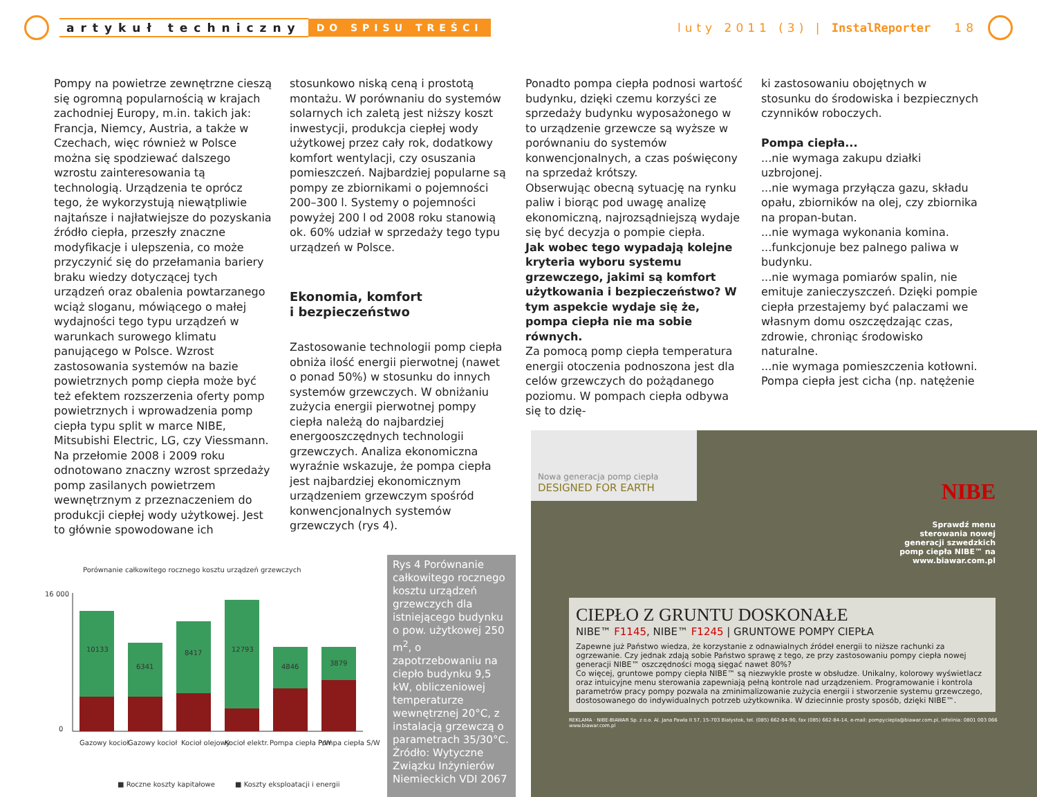artykuł techniczny DO SPISU TREŚCI luty 2011 (3) | InstalReporter 18
Pompy na powietrze zewnętrzne cieszą się ogromną popularnością w krajach zachodniej Europy, m.in. takich jak: Francja, Niemcy, Austria, a także w Czechach, więc również w Polsce można się spodziewać dalszego wzrostu zainteresowania tą technologią. Urządzenia te oprócz tego, że wykorzystują niewątpliwie najtańsze i najłatwiejsze do pozyskania źródło ciepła, przeszły znaczne modyfikacje i ulepszenia, co może przyczynić się do przełamania bariery braku wiedzy dotyczącej tych urządzeń oraz obalenia powtarzanego wciąż sloganu, mówiącego o małej wydajności tego typu urządzeń w warunkach surowego klimatu panującego w Polsce. Wzrost zastosowania systemów na bazie powietrznych pomp ciepła może być też efektem rozszerzenia oferty pomp powietrznych i wprowadzenia pomp ciepła typu split w marce NIBE, Mitsubishi Electric, LG, czy Viessmann.
Na przełomie 2008 i 2009 roku odnotowano znaczny wzrost sprzedaży pomp zasilanych powietrzem wewnętrznym z przeznaczeniem do produkcji ciepłej wody użytkowej. Jest to głównie spowodowane ich
stosunkowo niską ceną i prostotą montażu. W porównaniu do systemów solarnych ich zaletą jest niższy koszt inwestycji, produkcja ciepłej wody użytkowej przez cały rok, dodatkowy komfort wentylacji, czy osuszania pomieszczeń. Najbardziej popularne są pompy ze zbiornikami o pojemności 200–300 l. Systemy o pojemności powyżej 200 l od 2008 roku stanowią ok. 60% udział w sprzedaży tego typu urządzeń w Polsce.
Ekonomia, komfort
i bezpieczeństwo
Zastosowanie technologii pomp ciepła obniża ilość energii pierwotnej (nawet o ponad 50%) w stosunku do innych systemów grzewczych. W obniżaniu zużycia energii pierwotnej pompy ciepła należą do najbardziej energooszczędnych technologii grzewczych. Analiza ekonomiczna wyraźnie wskazuje, że pompa ciepła jest najbardziej ekonomicznym urządzeniem grzewczym spośród konwencjonalnych systemów grzewczych (rys 4).
Ponadto pompa ciepła podnosi wartość budynku, dzięki czemu korzyści ze sprzedaży budynku wyposażonego w to urządzenie grzewcze są wyższe w porównaniu do systemów konwencjonalnych, a czas poświęcony na sprzedaż krótszy.
Obserwując obecną sytuację na rynku paliw i biorąc pod uwagę analizę ekonomiczną, najrozsądniejszą wydaje się być decyzja o pompie ciepła.
Jak wobec tego wypadają kolejne kryteria wyboru systemu grzewczego, jakimi są komfort użytkowania i bezpieczeństwo? W tym aspekcie wydaje się że, pompa ciepła nie ma sobie równych.
Za pomocą pomp ciepła temperatura energii otoczenia podnoszona jest dla celów grzewczych do pożądanego poziomu. W pompach ciepła odbywa się to dzię-
ki zastosowaniu obojętnych w stosunku do środowiska i bezpiecznych czynników roboczych.
Pompa ciepła...
...nie wymaga zakupu działki uzbrojonej.
...nie wymaga przyłącza gazu, składu opału, zbiorników na olej, czy zbiornika na propan-butan.
...nie wymaga wykonania komina.
...funkcjonuje bez palnego paliwa w budynku.
...nie wymaga pomiarów spalin, nie emituje zanieczyszczeń. Dzięki pompie ciepła przestajemy być palaczami we własnym domu oszczędzając czas, zdrowie, chroniąc środowisko naturalne.
...nie wymaga pomieszczenia kotłowni.
Pompa ciepła jest cicha (np. natężenie
Porównanie całkowitego rocznego kosztu urządzeń grzewczych
16 000
0
10133
6341
8417
12793
4846
3879
Gazowy kocioł
Gazowy kocioł
Kocioł olejowy
Kocioł elektr.
Pompa ciepła P/W
Pompa ciepła S/W
■ Roczne koszty kapitałowe
■ Koszty eksploatacji i energii
Rys 4 Porównanie całkowitego rocznego kosztu urządzeń grzewczych dla istniejącego budynku o pow. użytkowej 250 m<sup>2</sup>, o zapotrzebowaniu na ciepło budynku 9,5 kW, obliczeniowej temperaturze wewnętrznej 20°C, z instalacją grzewczą o parametrach 35/30°C. Źródło: Wytyczne Związku Inżynierów Niemieckich VDI 2067
Nowa generacja pomp ciepła
DESIGNED FOR EARTH
NIBE
Sprawdź menu sterowania nowej generacji szwedzkich pomp ciepła NIBE™ na www.biawar.com.pl
CIEPŁO Z GRUNTU DOSKONAŁE
NIBE™ F1145, NIBE™ F1245 | GRUNTOWE POMPY CIEPŁA
Zapewne już Państwo wiedza, że korzystanie z odnawialnych źródeł energii to niższe rachunki za ogrzewanie. Czy jednak zdają sobie Państwo sprawę z tego, ze przy zastosowaniu pompy ciepła nowej generacji NIBE™ oszczędności mogą sięgać nawet 80%?
Co więcej, gruntowe pompy ciepła NIBE™ są niezwykle proste w obsłudze. Unikalny, kolorowy wyświetlacz oraz intuicyjne menu sterowania zapewniają pełną kontrole nad urządzeniem. Programowanie i kontrola parametrów pracy pompy pozwala na zminimalizowanie zużycia energii i stworzenie systemu grzewczego, dostosowanego do indywidualnych potrzeb użytkownika. W dziecinnie prosty sposób, dzięki NIBE™.
REKLAMA · NIBE-BIAWAR Sp. z o.o. Al. Jana Pawła II 57, 15-703 Białystok, tel. (085) 662-84-90, fax (085) 662-84-14, e-mail: pompyciepla@biawar.com.pl, infolinia: 0801 003 066 www.biawar.com.pl